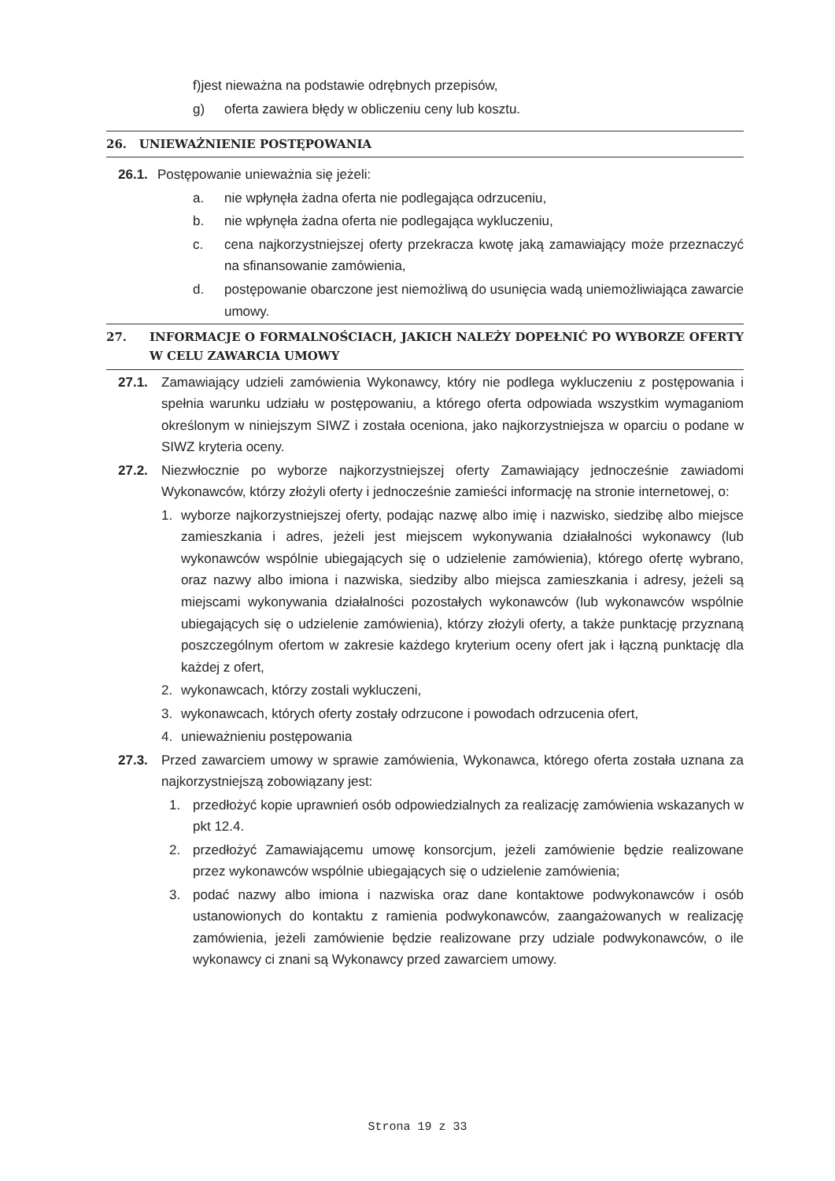f)jest nieważna na podstawie odrębnych przepisów,
g) oferta zawiera błędy w obliczeniu ceny lub kosztu.
26. UNIEWAŻNIENIE POSTĘPOWANIA
26.1. Postępowanie unieważnia się jeżeli:
a. nie wpłynęła żadna oferta nie podlegająca odrzuceniu,
b. nie wpłynęła żadna oferta nie podlegająca wykluczeniu,
c. cena najkorzystniejszej oferty przekracza kwotę jaką zamawiający może przeznaczyć na sfinansowanie zamówienia,
d. postępowanie obarczone jest niemożliwą do usunięcia wadą uniemożliwiająca zawarcie umowy.
27. INFORMACJE O FORMALNOŚCIACH, JAKICH NALEŻY DOPEŁNIĆ PO WYBORZE OFERTY W CELU ZAWARCIA UMOWY
27.1. Zamawiający udzieli zamówienia Wykonawcy, który nie podlega wykluczeniu z postępowania i spełnia warunku udziału w postępowaniu, a którego oferta odpowiada wszystkim wymaganiom określonym w niniejszym SIWZ i została oceniona, jako najkorzystniejsza w oparciu o podane w SIWZ kryteria oceny.
27.2. Niezwłocznie po wyborze najkorzystniejszej oferty Zamawiający jednocześnie zawiadomi Wykonawców, którzy złożyli oferty i jednocześnie zamieści informację na stronie internetowej, o:
1. wyborze najkorzystniejszej oferty, podając nazwę albo imię i nazwisko, siedzibę albo miejsce zamieszkania i adres, jeżeli jest miejscem wykonywania działalności wykonawcy (lub wykonawców wspólnie ubiegających się o udzielenie zamówienia), którego ofertę wybrano, oraz nazwy albo imiona i nazwiska, siedziby albo miejsca zamieszkania i adresy, jeżeli są miejscami wykonywania działalności pozostałych wykonawców (lub wykonawców wspólnie ubiegających się o udzielenie zamówienia), którzy złożyli oferty, a także punktację przyznaną poszczególnym ofertom w zakresie każdego kryterium oceny ofert jak i łączną punktację dla każdej z ofert,
2. wykonawcach, którzy zostali wykluczeni,
3. wykonawcach, których oferty zostały odrzucone i powodach odrzucenia ofert,
4. unieważnieniu postępowania
27.3. Przed zawarciem umowy w sprawie zamówienia, Wykonawca, którego oferta została uznana za najkorzystniejszą zobowiązany jest:
1. przedłożyć kopie uprawnień osób odpowiedzialnych za realizację zamówienia wskazanych w pkt 12.4.
2. przedłożyć Zamawiającemu umowę konsorcjum, jeżeli zamówienie będzie realizowane przez wykonawców wspólnie ubiegających się o udzielenie zamówienia;
3. podać nazwy albo imiona i nazwiska oraz dane kontaktowe podwykonawców i osób ustanowionych do kontaktu z ramienia podwykonawców, zaangażowanych w realizację zamówienia, jeżeli zamówienie będzie realizowane przy udziale podwykonawców, o ile wykonawcy ci znani są Wykonawcy przed zawarciem umowy.
Strona 19 z 33